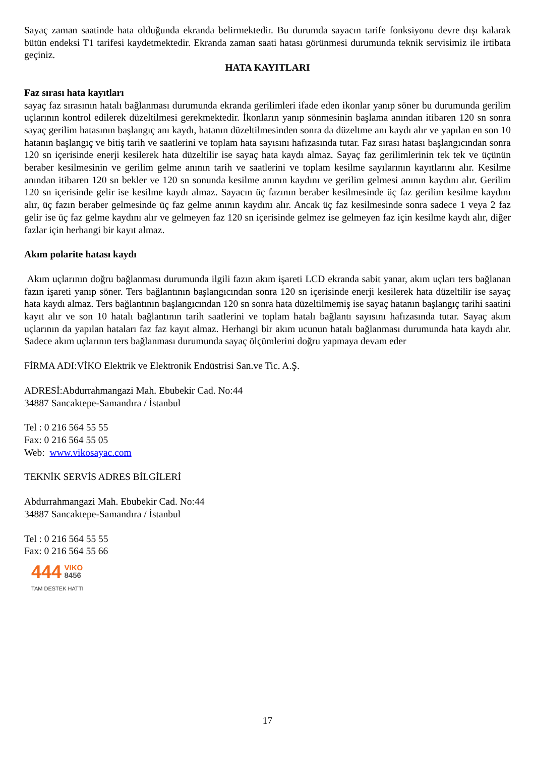Sayaç zaman saatinde hata olduğunda ekranda belirmektedir. Bu durumda sayacın tarife fonksiyonu devre dışı kalarak bütün endeksi T1 tarifesi kaydetmektedir. Ekranda zaman saati hatası görünmesi durumunda teknik servisimiz ile irtibata geçiniz.
HATA KAYITLARI
Faz sırası hata kayıtları
sayaç faz sırasının hatalı bağlanması durumunda ekranda gerilimleri ifade eden ikonlar yanıp söner bu durumunda gerilim uçlarının kontrol edilerek düzeltilmesi gerekmektedir. İkonların yanıp sönmesinin başlama anından itibaren 120 sn sonra sayaç gerilim hatasının başlangıç anı kaydı, hatanın düzeltilmesinden sonra da düzeltme anı kaydı alır ve yapılan en son 10 hatanın başlangıç ve bitiş tarih ve saatlerini ve toplam hata sayısını hafızasında tutar. Faz sırası hatası başlangıcından sonra 120 sn içerisinde enerji kesilerek hata düzeltilir ise sayaç hata kaydı almaz. Sayaç faz gerilimlerinin tek tek ve üçünün beraber kesilmesinin ve gerilim gelme anının tarih ve saatlerini ve toplam kesilme sayılarının kayıtlarını alır. Kesilme anından itibaren 120 sn bekler ve 120 sn sonunda kesilme anının kaydını ve gerilim gelmesi anının kaydını alır. Gerilim 120 sn içerisinde gelir ise kesilme kaydı almaz. Sayacın üç fazının beraber kesilmesinde üç faz gerilim kesilme kaydını alır, üç fazın beraber gelmesinde üç faz gelme anının kaydını alır. Ancak üç faz kesilmesinde sonra sadece 1 veya 2 faz gelir ise üç faz gelme kaydını alır ve gelmeyen faz 120 sn içerisinde gelmez ise gelmeyen faz için kesilme kaydı alır, diğer fazlar için herhangi bir kayıt almaz.
Akım polarite hatası kaydı
Akım uçlarının doğru bağlanması durumunda ilgili fazın akım işareti LCD ekranda sabit yanar, akım uçları ters bağlanan fazın işareti yanıp söner. Ters bağlantının başlangıcından sonra 120 sn içerisinde enerji kesilerek hata düzeltilir ise sayaç hata kaydı almaz. Ters bağlantının başlangıcından 120 sn sonra hata düzeltilmemiş ise sayaç hatanın başlangıç tarihi saatini kayıt alır ve son 10 hatalı bağlantının tarih saatlerini ve toplam hatalı bağlantı sayısını hafızasında tutar. Sayaç akım uçlarının da yapılan hataları faz faz kayıt almaz. Herhangi bir akım ucunun hatalı bağlanması durumunda hata kaydı alır. Sadece akım uçlarının ters bağlanması durumunda sayaç ölçümlerini doğru yapmaya devam eder
FİRMA ADI:VİKO Elektrik ve Elektronik Endüstrisi San.ve Tic. A.Ş.
ADRESİ:Abdurrahmangazi Mah. Ebubekir Cad. No:44
34887 Sancaktepe-Samandıra / İstanbul
Tel : 0 216 564 55 55
Fax: 0 216 564 55 05
Web: www.vikosayac.com
TEKNİK SERVİS ADRES BİLGİLERİ
Abdurrahmangazi Mah. Ebubekir Cad. No:44
34887 Sancaktepe-Samandıra / İstanbul
Tel : 0 216 564 55 55
Fax: 0 216 564 55 66
444 VIKO
8456
TAM DESTEK HATTI
17